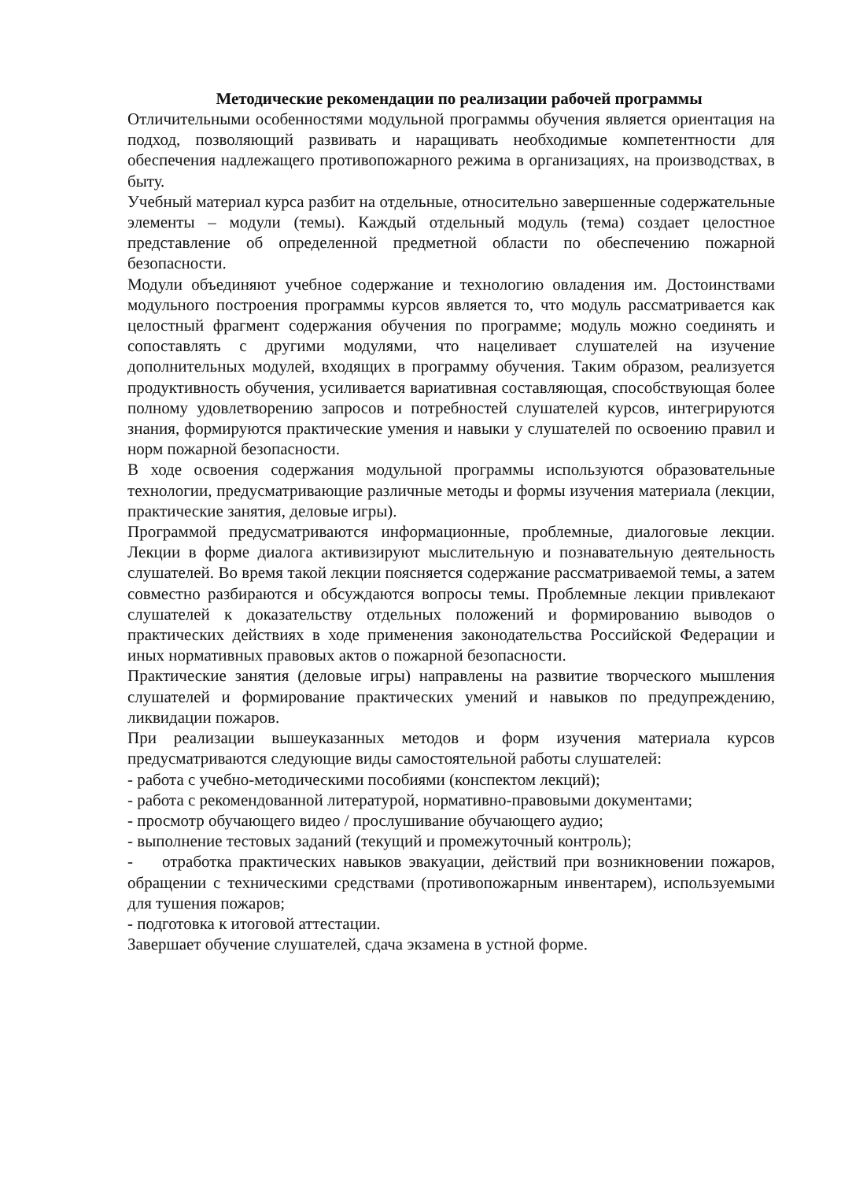Методические рекомендации по реализации рабочей программы
Отличительными особенностями модульной программы обучения является ориентация на подход, позволяющий развивать и наращивать необходимые компетентности для обеспечения надлежащего противопожарного режима в организациях, на производствах, в быту.
Учебный материал курса разбит на отдельные, относительно завершенные содержательные элементы – модули (темы). Каждый отдельный модуль (тема) создает целостное представление об определенной предметной области по обеспечению пожарной безопасности.
Модули объединяют учебное содержание и технологию овладения им. Достоинствами модульного построения программы курсов является то, что модуль рассматривается как целостный фрагмент содержания обучения по программе; модуль можно соединять и сопоставлять с другими модулями, что нацеливает слушателей на изучение дополнительных модулей, входящих в программу обучения. Таким образом, реализуется продуктивность обучения, усиливается вариативная составляющая, способствующая более полному удовлетворению запросов и потребностей слушателей курсов, интегрируются знания, формируются практические умения и навыки у слушателей по освоению правил и норм пожарной безопасности.
В ходе освоения содержания модульной программы используются образовательные технологии, предусматривающие различные методы и формы изучения материала (лекции, практические занятия, деловые игры).
Программой предусматриваются информационные, проблемные, диалоговые лекции. Лекции в форме диалога активизируют мыслительную и познавательную деятельность слушателей. Во время такой лекции поясняется содержание рассматриваемой темы, а затем совместно разбираются и обсуждаются вопросы темы. Проблемные лекции привлекают слушателей к доказательству отдельных положений и формированию выводов о практических действиях в ходе применения законодательства Российской Федерации и иных нормативных правовых актов о пожарной безопасности.
Практические занятия (деловые игры) направлены на развитие творческого мышления слушателей и формирование практических умений и навыков по предупреждению, ликвидации пожаров.
При реализации вышеуказанных методов и форм изучения материала курсов предусматриваются следующие виды самостоятельной работы слушателей:
- работа с учебно-методическими пособиями (конспектом лекций);
- работа с рекомендованной литературой, нормативно-правовыми документами;
- просмотр обучающего видео / прослушивание обучающего аудио;
- выполнение тестовых заданий (текущий и промежуточный контроль);
- отработка практических навыков эвакуации, действий при возникновении пожаров, обращении с техническими средствами (противопожарным инвентарем), используемыми для тушения пожаров;
- подготовка к итоговой аттестации.
Завершает обучение слушателей, сдача экзамена в устной форме.